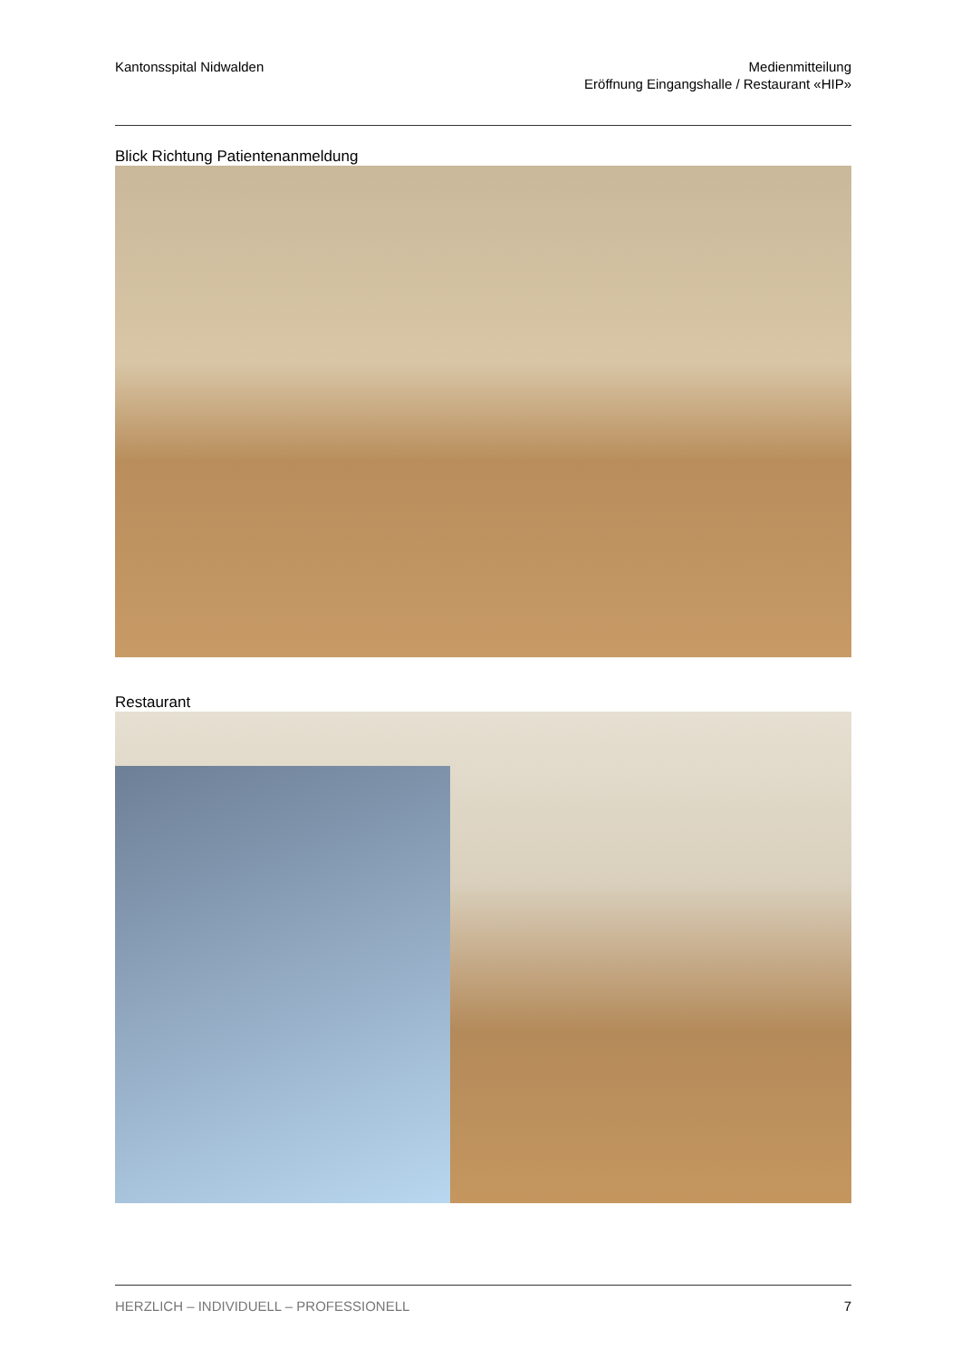Kantonsspital Nidwalden Medienmitteilung
Eröffnung Eingangshalle / Restaurant «HIP»
Blick Richtung Patientenanmeldung
Restaurant
HERZLICH – INDIVIDUELL – PROFESSIONELL
7